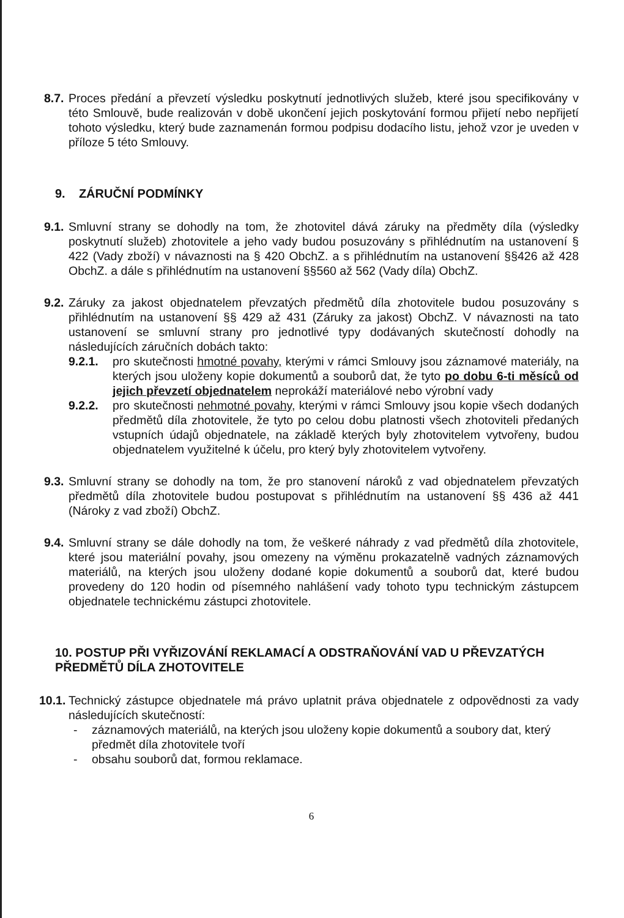8.7.
Proces předání a převzetí výsledku poskytnutí jednotlivých služeb, které jsou specifikovány v této Smlouvě, bude realizován v době ukončení jejich poskytování formou přijetí nebo nepřijetí tohoto výsledku, který bude zaznamenán formou podpisu dodacího listu, jehož vzor je uveden v příloze 5 této Smlouvy.
9. ZÁRUČNÍ PODMÍNKY
9.1.
Smluvní strany se dohodly na tom, že zhotovitel dává záruky na předměty díla (výsledky poskytnutí služeb) zhotovitele a jeho vady budou posuzovány s přihlédnutím na ustanovení § 422 (Vady zboží) v návaznosti na § 420 ObchZ. a s přihlédnutím na ustanovení §§426 až 428 ObchZ. a dále s přihlédnutím na ustanovení §§560 až 562 (Vady díla) ObchZ.
9.2.
Záruky za jakost objednatelem převzatých předmětů díla zhotovitele budou posuzovány s přihlédnutím na ustanovení §§ 429 až 431 (Záruky za jakost) ObchZ. V návaznosti na tato ustanovení se smluvní strany pro jednotlivé typy dodávaných skutečností dohodly na následujících záručních dobách takto:
9.2.1. pro skutečnosti hmotné povahy, kterými v rámci Smlouvy jsou záznamové materiály, na kterých jsou uloženy kopie dokumentů a souborů dat, že tyto po dobu 6-ti měsíců od jejich převzetí objednatelem neprokáží materiálové nebo výrobní vady
9.2.2. pro skutečnosti nehmotné povahy, kterými v rámci Smlouvy jsou kopie všech dodaných předmětů díla zhotovitele, že tyto po celou dobu platnosti všech zhotoviteli předaných vstupních údajů objednatele, na základě kterých byly zhotovitelem vytvořeny, budou objednatelem využitelné k účelu, pro který byly zhotovitelem vytvořeny.
9.3.
Smluvní strany se dohodly na tom, že pro stanovení nároků z vad objednatelem převzatých předmětů díla zhotovitele budou postupovat s přihlédnutím na ustanovení §§ 436 až 441 (Nároky z vad zboží) ObchZ.
9.4.
Smluvní strany se dále dohodly na tom, že veškeré náhrady z vad předmětů díla zhotovitele, které jsou materiální povahy, jsou omezeny na výměnu prokazatelně vadných záznamových materiálů, na kterých jsou uloženy dodané kopie dokumentů a souborů dat, které budou provedeny do 120 hodin od písemného nahlášení vady tohoto typu technickým zástupcem objednatele technickému zástupci zhotovitele.
10. POSTUP PŘI VYŘIZOVÁNÍ REKLAMACÍ A ODSTRAŇOVÁNÍ VAD U PŘEVZATÝCH PŘEDMĚTŮ DÍLA ZHOTOVITELE
10.1.
Technický zástupce objednatele má právo uplatnit práva objednatele z odpovědnosti za vady následujících skutečností:
- záznamových materiálů, na kterých jsou uloženy kopie dokumentů a soubory dat, který předmět díla zhotovitele tvoří
- obsahu souborů dat, formou reklamace.
6